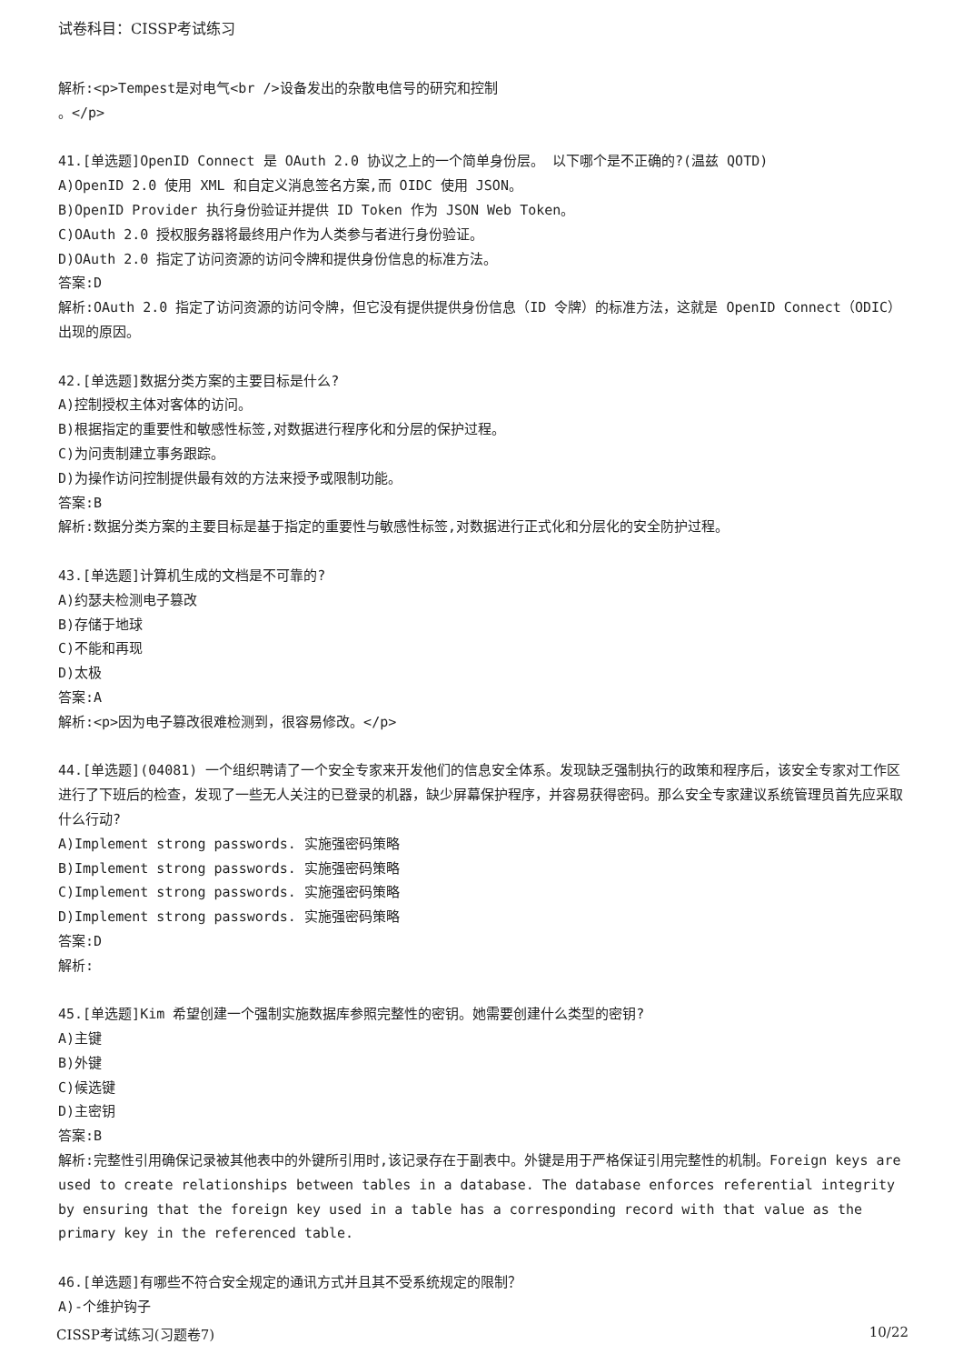试卷科目：CISSP考试练习
解析:<p>Tempest是对电气<br />设备发出的杂散电信号的研究和控制
。</p>
41.[单选题]OpenID Connect 是 OAuth 2.0 协议之上的一个简单身份层。 以下哪个是不正确的?(温兹 QOTD)
A)OpenID 2.0 使用 XML 和自定义消息签名方案,而 OIDC 使用 JSON。
B)OpenID Provider 执行身份验证并提供 ID Token 作为 JSON Web Token。
C)OAuth 2.0 授权服务器将最终用户作为人类参与者进行身份验证。
D)OAuth 2.0 指定了访问资源的访问令牌和提供身份信息的标准方法。
答案:D
解析:OAuth 2.0 指定了访问资源的访问令牌，但它没有提供提供身份信息（ID 令牌）的标准方法，这就是 OpenID Connect（ODIC）出现的原因。
42.[单选题]数据分类方案的主要目标是什么?
A)控制授权主体对客体的访问。
B)根据指定的重要性和敏感性标签,对数据进行程序化和分层的保护过程。
C)为问责制建立事务跟踪。
D)为操作访问控制提供最有效的方法来授予或限制功能。
答案:B
解析:数据分类方案的主要目标是基于指定的重要性与敏感性标签,对数据进行正式化和分层化的安全防护过程。
43.[单选题]计算机生成的文档是不可靠的?
A)约瑟夫检测电子篡改
B)存储于地球
C)不能和再现
D)太极
答案:A
解析:<p>因为电子篡改很难检测到，很容易修改。</p>
44.[单选题](04081) 一个组织聘请了一个安全专家来开发他们的信息安全体系。发现缺乏强制执行的政策和程序后，该安全专家对工作区进行了下班后的检查，发现了一些无人关注的已登录的机器，缺少屏幕保护程序，并容易获得密码。那么安全专家建议系统管理员首先应采取什么行动?
A)Implement strong passwords. 实施强密码策略
B)Implement strong passwords. 实施强密码策略
C)Implement strong passwords. 实施强密码策略
D)Implement strong passwords. 实施强密码策略
答案:D
解析:
45.[单选题]Kim 希望创建一个强制实施数据库参照完整性的密钥。她需要创建什么类型的密钥?
A)主键
B)外键
C)候选键
D)主密钥
答案:B
解析:完整性引用确保记录被其他表中的外键所引用时,该记录存在于副表中。外键是用于严格保证引用完整性的机制。Foreign keys are used to create relationships between tables in a database. The database enforces referential integrity by ensuring that the foreign key used in a table has a corresponding record with that value as the primary key in the referenced table.
46.[单选题]有哪些不符合安全规定的通讯方式并且其不受系统规定的限制？
A)-个维护钩子
CISSP考试练习(习题卷7) 10/22